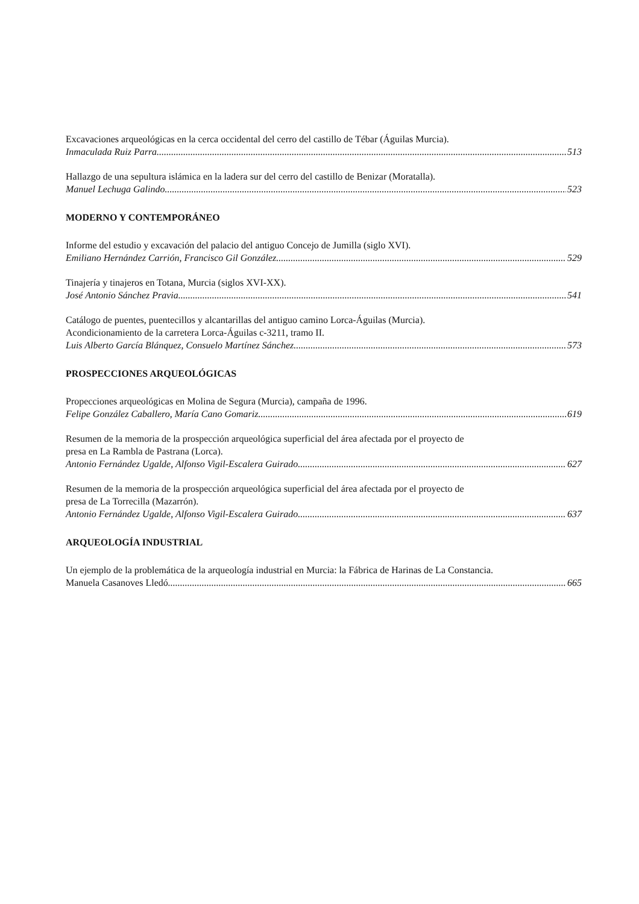Excavaciones arqueológicas en la cerca occidental del cerro del castillo de Tébar (Águilas Murcia).
Inmaculada Ruiz Parra 513
Hallazgo de una sepultura islámica en la ladera sur del cerro del castillo de Benizar (Moratalla).
Manuel Lechuga Galindo 523
MODERNO Y CONTEMPORÁNEO
Informe del estudio y excavación del palacio del antiguo Concejo de Jumilla (siglo XVI).
Emiliano Hernández Carrión, Francisco Gil González 529
Tinajería y tinajeros en Totana, Murcia (siglos XVI-XX).
José Antonio Sánchez Pravia 541
Catálogo de puentes, puentecillos y alcantarillas del antiguo camino Lorca-Águilas (Murcia).
Acondicionamiento de la carretera Lorca-Águilas c-3211, tramo II.
Luis Alberto García Blánquez, Consuelo Martínez Sánchez 573
PROSPECCIONES ARQUEOLÓGICAS
Propecciones arqueológicas en Molina de Segura (Murcia), campaña de 1996.
Felipe González Caballero, María Cano Gomariz 619
Resumen de la memoria de la prospección arqueológica superficial del área afectada por el proyecto de
presa en La Rambla de Pastrana (Lorca).
Antonio Fernández Ugalde, Alfonso Vigil-Escalera Guirado 627
Resumen de la memoria de la prospección arqueológica superficial del área afectada por el proyecto de
presa de La Torrecilla (Mazarrón).
Antonio Fernández Ugalde, Alfonso Vigil-Escalera Guirado 637
ARQUEOLOGÍA INDUSTRIAL
Un ejemplo de la problemática de la arqueología industrial en Murcia: la Fábrica de Harinas de La Constancia.
Manuela Casanoves Lledó 665